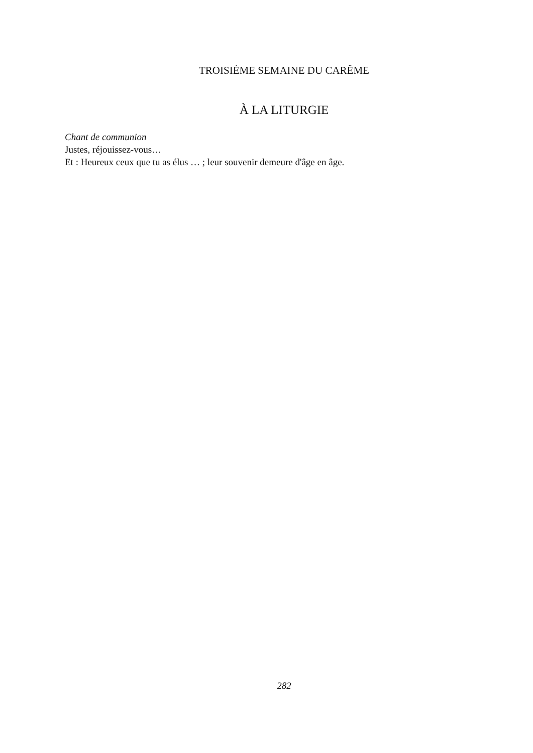TROISIÈME SEMAINE DU CARÊME
À LA LITURGIE
Chant de communion
Justes, réjouissez-vous…
Et : Heureux ceux que tu as élus … ; leur souvenir demeure d'âge en âge.
282